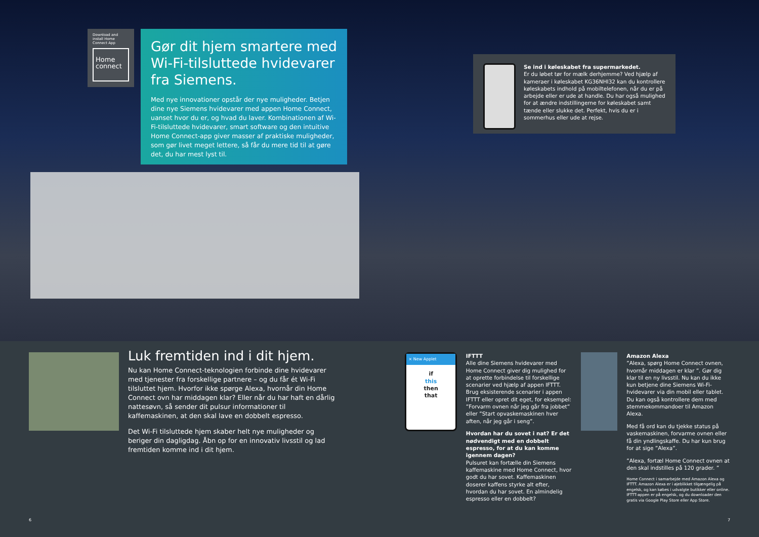Download and install Home Connect App
Home
connect
Gør dit hjem smartere med Wi-Fi-tilsluttede hvidevarer fra Siemens.
Med nye innovationer opstår der nye muligheder. Betjen dine nye Siemens hvidevarer med appen Home Connect, uanset hvor du er, og hvad du laver. Kombinationen af Wi-Fi-tilsluttede hvidevarer, smart software og den intuitive Home Connect-app giver masser af praktiske muligheder, som gør livet meget lettere, så får du mere tid til at gøre det, du har mest lyst til.
Se ind i køleskabet fra supermarkedet.
Er du løbet tør for mælk derhjemme? Ved hjælp af kameraer i køleskabet KG36NHI32 kan du kontrollere køleskabets indhold på mobiltelefonen, når du er på arbejde eller er ude at handle. Du har også mulighed for at ændre indstillingerne for køleskabet samt tænde eller slukke det. Perfekt, hvis du er i sommerhus eller ude at rejse.
Luk fremtiden ind i dit hjem.
Nu kan Home Connect-teknologien forbinde dine hvidevarer med tjenester fra forskellige partnere – og du får ét Wi-Fi tilsluttet hjem. Hvorfor ikke spørge Alexa, hvornår din Home Connect ovn har middagen klar? Eller når du har haft en dårlig nattesøvn, så sender dit pulsur informationer til kaffemaskinen, at den skal lave en dobbelt espresso.
Det Wi-Fi tilsluttede hjem skaber helt nye muligheder og beriger din dagligdag. Åbn op for en innovativ livsstil og lad fremtiden komme ind i dit hjem.
× New Applet
if
this
then
that
IFTTT
Alle dine Siemens hvidevarer med Home Connect giver dig mulighed for at oprette forbindelse til forskellige scenarier ved hjælp af appen IFTTT. Brug eksisterende scenarier i appen IFTTT eller opret dit eget, for eksempel: ”Forvarm ovnen når jeg går fra jobbet” eller ”Start opvaskemaskinen hver aften, når jeg går i seng”.
Hvordan har du sovet i nat? Er det nødvendigt med en dobbelt espresso, for at du kan komme igennem dagen?
Pulsuret kan fortælle din Siemens kaffemaskine med Home Connect, hvor godt du har sovet. Kaffemaskinen doserer kaffens styrke alt efter, hvordan du har sovet. En almindelig espresso eller en dobbelt?
Amazon Alexa
”Alexa, spørg Home Connect ovnen, hvornår middagen er klar ”. Gør dig klar til en ny livsstil. Nu kan du ikke kun betjene dine Siemens Wi-Fi-hvidevarer via din mobil eller tablet. Du kan også kontrollere dem med stemmekommandoer til Amazon Alexa.
Med få ord kan du tjekke status på vaskemaskinen, forvarme ovnen eller få din yndlingskaffe. Du har kun brug for at sige ”Alexa”.
”Alexa, fortæl Home Connect ovnen at den skal indstilles på 120 grader. ”
Home Connect i samarbejde med Amazon Alexa og IFTTT. Amazon Alexa er i øjeblikket tilgængelig på engelsk, og kan købes i udvalgte butikker eller online. IFTTT-appen er på engelsk, og du downloader den gratis via Google Play Store eller App Store.
6 7